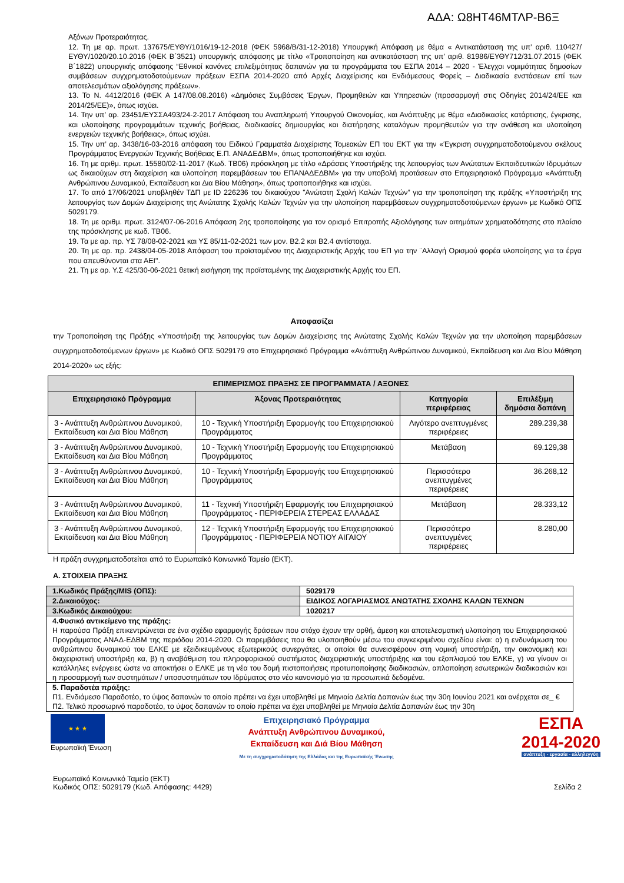ΑΔΑ: Ω8ΗΤ46ΜΤΛΡ-Β6Ξ
Αξόνων Προτεραιότητας.
12. Τη με αρ. πρωτ. 137675/ΕΥΘΥ/1016/19-12-2018 (ΦΕΚ 5968/Β/31-12-2018) Υπουργική Απόφαση με θέμα « Αντικατάσταση της υπ’ αριθ. 110427/ΕΥΘΥ/1020/20.10.2016 (ΦΕΚ Β΄3521) υπουργικής απόφασης με τίτλο «Τροποποίηση και αντικατάσταση της υπ’ αριθ. 81986/ΕΥΘΥ712/31.07.2015 (ΦΕΚ Β΄1822) υπουργικής απόφασης “Εθνικοί κανόνες επιλεξιμότητας δαπανών για τα προγράμματα του ΕΣΠΑ 2014 – 2020 - Έλεγχοι νομιμότητας δημοσίων συμβάσεων συγχρηματοδοτούμενων πράξεων ΕΣΠΑ 2014-2020 από Αρχές Διαχείρισης και Ενδιάμεσους Φορείς – Διαδικασία ενστάσεων επί των αποτελεσμάτων αξιολόγησης πράξεων».
13. Το Ν. 4412/2016 (ΦΕΚ Α 147/08.08.2016) «Δημόσιες Συμβάσεις Έργων, Προμηθειών και Υπηρεσιών (προσαρμογή στις Οδηγίες 2014/24/ΕΕ και 2014/25/ΕΕ)», όπως ισχύει.
14. Την υπ’ αρ. 23451/ΕΥΣΣΑ493/24-2-2017 Απόφαση του Αναπληρωτή Υπουργού Οικονομίας, και Ανάπτυξης με θέμα «Διαδικασίες κατάρτισης, έγκρισης, και υλοποίησης προγραμμάτων τεχνικής βοήθειας, διαδικασίες δημιουργίας και διατήρησης καταλόγων προμηθευτών για την ανάθεση και υλοποίηση ενεργειών τεχνικής βοήθειας», όπως ισχύει.
15. Την υπ’ αρ. 3438/16-03-2016 απόφαση του Ειδικού Γραμματέα Διαχείρισης Τομεακών ΕΠ του ΕΚΤ για την «Έγκριση συγχρηματοδοτούμενου σκέλους Προγράμματος Ενεργειών Τεχνικής Βοήθειας Ε.Π. ΑΝΑΔΕΔΒΜ», όπως τροποποιήθηκε και ισχύει.
16. Τη με αριθμ. πρωτ. 15580/02-11-2017 (Κωδ. ΤΒ06) πρόσκληση με τίτλο «Δράσεις Υποστήριξης της λειτουργίας των Ανώτατων Εκπαιδευτικών Ιδρυμάτων ως δικαιούχων στη διαχείριση και υλοποίηση παρεμβάσεων του ΕΠΑΝΑΔΕΔΒΜ» για την υποβολή προτάσεων στο Επιχειρησιακό Πρόγραμμα «Ανάπτυξη Ανθρώπινου Δυναμικού, Εκπαίδευση και Δια Βίου Μάθηση», όπως τροποποιήθηκε και ισχύει.
17. Το από 17/06/2021 υποβληθέν ΤΔΠ με ID 226236 του δικαιούχου "Ανώτατη Σχολή Καλών Τεχνών” για την τροποποίηση της πράξης «Υποστήριξη της λειτουργίας των Δομών Διαχείρισης της Ανώτατης Σχολής Καλών Τεχνών για την υλοποίηση παρεμβάσεων συγχρηματοδοτούμενων έργων» με Κωδικό ΟΠΣ 5029179.
18. Τη με αριθμ. πρωτ. 3124/07-06-2016 Απόφαση 2ης τροποποίησης για τον ορισμό Επιτροπής Αξιολόγησης των αιτημάτων χρηματοδότησης στο πλαίσιο της πρόσκλησης με κωδ. ΤΒ06.
19. Τα με αρ. πρ. ΥΣ 78/08-02-2021 και ΥΣ 85/11-02-2021 των μον. Β2.2 και Β2.4 αντίστοιχα.
20. Τη με αρ. πρ. 2438/04-05-2018 Απόφαση του προϊσταμένου της Διαχειριστικής Αρχής του ΕΠ για την ¨Αλλαγή Ορισμού φορέα υλοποίησης για τα έργα που απευθύνονται στα ΑΕΙ".
21. Τη με αρ. Υ.Σ 425/30-06-2021 θετική εισήγηση της προϊσταμένης της Διαχειριστικής Αρχής του ΕΠ.
Αποφασίζει
την Τροποποίηση της Πράξης «Υποστήριξη της λειτουργίας των Δομών Διαχείρισης της Ανώτατης Σχολής Καλών Τεχνών για την υλοποίηση παρεμβάσεων συγχρηματοδοτούμενων έργων» με Κωδικό ΟΠΣ 5029179 στο Επιχειρησιακό Πρόγραμμα «Ανάπτυξη Ανθρώπινου Δυναμικού, Εκπαίδευση και Δια Βίου Μάθηση 2014-2020» ως εξής:
| ΕΠΙΜΕΡΙΣΜΟΣ ΠΡΑΞΗΣ ΣΕ ΠΡΟΓΡΑΜΜΑΤΑ / ΑΞΟΝΕΣ | | | |
| --- | --- | --- | --- |
| Επιχειρησιακό Πρόγραμμα | Άξονας Προτεραιότητας | Κατηγορία περιφέρειας | Επιλέξιμη δημόσια δαπάνη |
| 3 - Ανάπτυξη Ανθρώπινου Δυναμικού, Εκπαίδευση και Δια Βίου Μάθηση | 10 - Τεχνική Υποστήριξη Εφαρμογής του Επιχειρησιακού Προγράμματος | Λιγότερο ανεπτυγμένες περιφέρειες | 289.239,38 |
| 3 - Ανάπτυξη Ανθρώπινου Δυναμικού, Εκπαίδευση και Δια Βίου Μάθηση | 10 - Τεχνική Υποστήριξη Εφαρμογής του Επιχειρησιακού Προγράμματος | Μετάβαση | 69.129,38 |
| 3 - Ανάπτυξη Ανθρώπινου Δυναμικού, Εκπαίδευση και Δια Βίου Μάθηση | 10 - Τεχνική Υποστήριξη Εφαρμογής του Επιχειρησιακού Προγράμματος | Περισσότερο ανεπτυγμένες περιφέρειες | 36.268,12 |
| 3 - Ανάπτυξη Ανθρώπινου Δυναμικού, Εκπαίδευση και Δια Βίου Μάθηση | 11 - Τεχνική Υποστήριξη Εφαρμογής του Επιχειρησιακού Προγράμματος - ΠΕΡΙΦΕΡΕΙΑ ΣΤΕΡΕΑΣ ΕΛΛΑΔΑΣ | Μετάβαση | 28.333,12 |
| 3 - Ανάπτυξη Ανθρώπινου Δυναμικού, Εκπαίδευση και Δια Βίου Μάθηση | 12 - Τεχνική Υποστήριξη Εφαρμογής του Επιχειρησιακού Προγράμματος - ΠΕΡΙΦΕΡΕΙΑ ΝΟΤΙΟΥ ΑΙΓΑΙΟΥ | Περισσότερο ανεπτυγμένες περιφέρειες | 8.280,00 |
Η πράξη συγχρηματοδοτείται από το Ευρωπαϊκό Κοινωνικό Ταμείο (ΕΚΤ).
Α. ΣΤΟΙΧΕΙΑ ΠΡΑΞΗΣ
| 1.Κωδικός Πράξης/MIS (ΟΠΣ): | 5029179 |
| 2.Δικαιούχος: | ΕΙΔΙΚΟΣ ΛΟΓΑΡΙΑΣΜΟΣ ΑΝΩΤΑΤΗΣ ΣΧΟΛΗΣ ΚΑΛΩΝ ΤΕΧΝΩΝ |
| 3.Κωδικός Δικαιούχου: | 1020217 |
| 4.Φυσικό αντικείμενο της πράξης: Η παρούσα Πράξη επικεντρώνεται σε ένα σχέδιο εφαρμογής δράσεων που στόχο έχουν την ορθή, άμεση και αποτελεσματική υλοποίηση του Επιχειρησιακού Προγράμματος ΑΝΑΔ-ΕΔΒΜ της περιόδου 2014-2020. Οι παρεμβάσεις που θα υλοποιηθούν μέσω του συγκεκριμένου σχεδίου είναι: α) η ενδυνάμωση του ανθρώπινου δυναμικού του ΕΛΚΕ με εξειδικευμένους εξωτερικούς συνεργάτες, οι οποίοι θα συνεισφέρουν στη νομική υποστήριξη, την οικονομική και διαχειριστική υποστήριξη κα, β) η αναβάθμιση του πληροφοριακού συστήματος διαχειριστικής υποστήριξης και του εξοπλισμού του ΕΛΚΕ, γ) να γίνουν οι κατάλληλες ενέργειες ώστε να αποκτήσει ο ΕΛΚΕ με τη νέα του δομή πιστοποιήσεις προτυποποίησης διαδικασιών, απλοποίηση εσωτερικών διαδικασιών και η προσαρμογή των συστημάτων / υποσυστημάτων του Ιδρύματος στο νέο κανονισμό για τα προσωπικά δεδομένα. | |
| 5. Παραδοτέα πράξης: Π1. Ενδιάμεσο Παραδοτέο, το ύψος δαπανών το οποίο πρέπει να έχει υποβληθεί με Μηνιαία Δελτία Δαπανών έως την 30η Ιουνίου 2021 και ανέρχεται σε_ € Π2. Τελικό προσωρινό παραδοτέο, το ύψος δαπανών το οποίο πρέπει να έχει υποβληθεί με Μηνιαία Δελτία Δαπανών έως την 30η | |
★ ★ ★
Ευρωπαϊκή Ένωση
Επιχειρησιακό Πρόγραμμα
Ανάπτυξη Ανθρώπινου Δυναμικού,
Εκπαίδευση και Διά Βίου Μάθηση
Με τη συγχρηματοδότηση της Ελλάδας και της Ευρωπαϊκής Ένωσης
ΕΣΠΑ
2014-2020
ανάπτυξη - εργασία - αλληλεγγύη
Ευρωπαϊκό Κοινωνικό Ταμείο (ΕΚΤ)
Κωδικός ΟΠΣ: 5029179 (Κωδ. Απόφασης: 4429)
Σελίδα 2